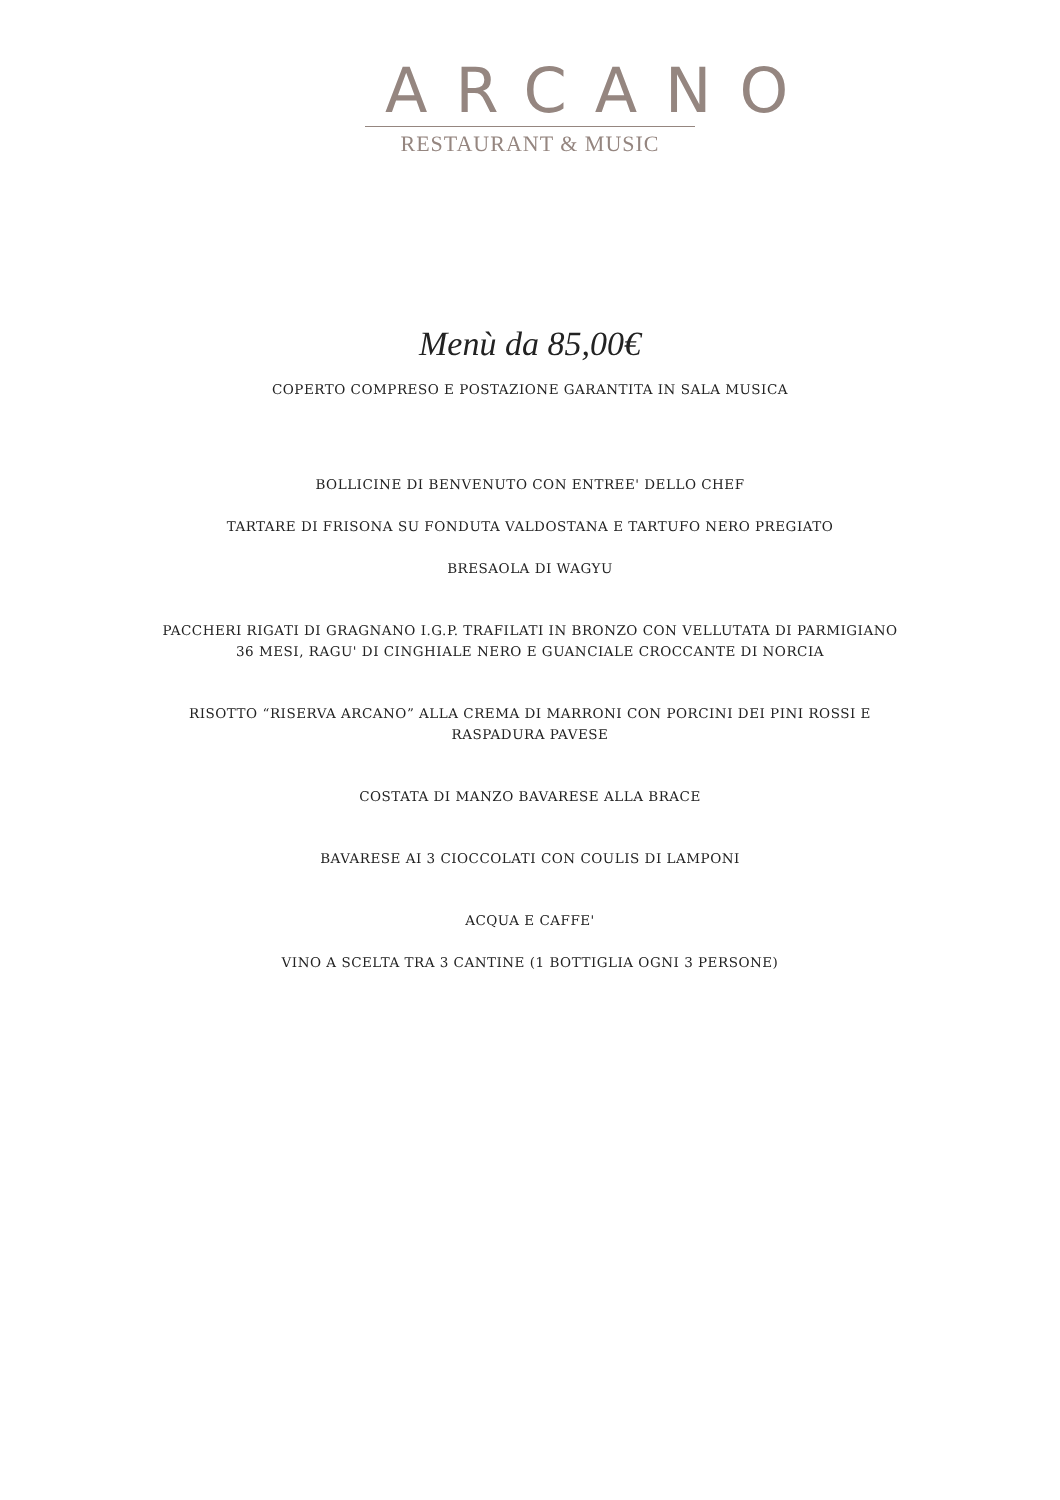ARCANO
RESTAURANT & MUSIC
Menù da 85,00€
COPERTO COMPRESO E POSTAZIONE GARANTITA IN SALA MUSICA
BOLLICINE DI BENVENUTO CON ENTREE' DELLO CHEF
TARTARE DI FRISONA SU FONDUTA VALDOSTANA E TARTUFO NERO PREGIATO
BRESAOLA DI WAGYU
PACCHERI RIGATI DI GRAGNANO I.G.P. TRAFILATI IN BRONZO CON VELLUTATA DI PARMIGIANO
36 MESI, RAGU' DI CINGHIALE NERO E GUANCIALE CROCCANTE DI NORCIA
RISOTTO “RISERVA ARCANO” ALLA CREMA DI MARRONI CON PORCINI DEI PINI ROSSI E
RASPADURA PAVESE
COSTATA DI MANZO BAVARESE ALLA BRACE
BAVARESE AI 3 CIOCCOLATI CON COULIS DI LAMPONI
ACQUA E CAFFE'
VINO A SCELTA TRA 3 CANTINE (1 BOTTIGLIA OGNI 3 PERSONE)